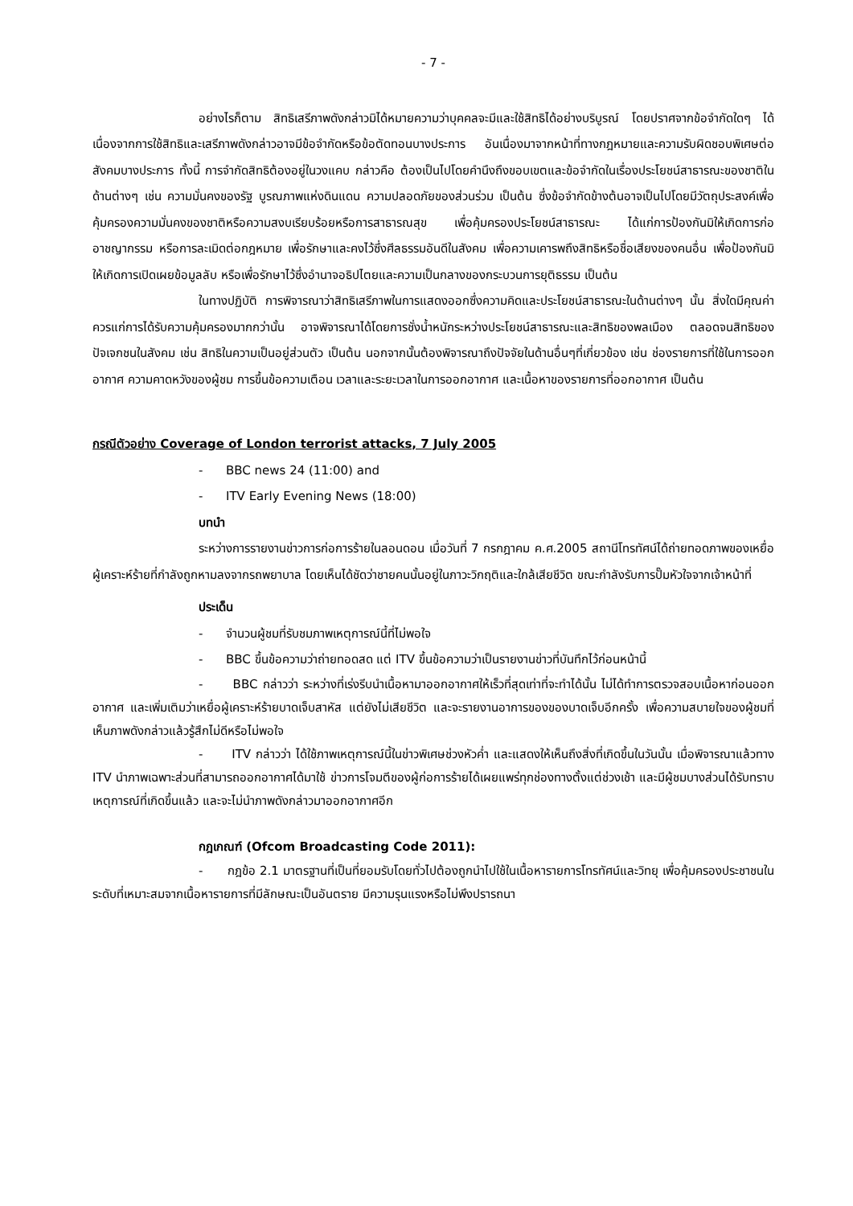- 7 -
อย่างไรก็ตาม สิทธิเสรีภาพดังกล่าวมิได้หมายความว่าบุคคลจะมีและใช้สิทธิได้อย่างบริบูรณ์ โดยปราศจากข้อจำกัดใดๆ ได้ เนื่องจากการใช้สิทธิและเสรีภาพดังกล่าวอาจมีข้อจำกัดหรือข้อตัดทอนบางประการ อันเนื่องมาจากหน้าที่ทางกฎหมายและความรับผิดชอบพิเศษต่อสังคมบางประการ ทั้งนี้ การจำกัดสิทธิต้องอยู่ในวงแคบ กล่าวคือ ต้องเป็นไปโดยคำนึงถึงขอบเขตและข้อจำกัดในเรื่องประโยชน์สาธารณะของชาติในด้านต่างๆ เช่น ความมั่นคงของรัฐ บูรณภาพแห่งดินแดน ความปลอดภัยของส่วนร่วม เป็นต้น ซึ่งข้อจำกัดข้างต้นอาจเป็นไปโดยมีวัตถุประสงค์เพื่อคุ้มครองความมั่นคงของชาติหรือความสงบเรียบร้อยหรือการสาธารณสุข เพื่อคุ้มครองประโยชน์สาธารณะ ได้แก่การป้องกันมิให้เกิดการก่ออาชญากรรม หรือการละเมิดต่อกฎหมาย เพื่อรักษาและคงไว้ซึ่งศีลธรรมอันดีในสังคม เพื่อความเคารพถึงสิทธิหรือชื่อเสียงของคนอื่น เพื่อป้องกันมิให้เกิดการเปิดเผยข้อมูลลับ หรือเพื่อรักษาไว้ซึ่งอำนาจอธิปไตยและความเป็นกลางของกระบวนการยุติธรรม เป็นต้น
ในทางปฏิบัติ การพิจารณาว่าสิทธิเสรีภาพในการแสดงออกซึ่งความคิดและประโยชน์สาธารณะในด้านต่างๆ นั้น สิ่งใดมีคุณค่าควรแก่การได้รับความคุ้มครองมากกว่านั้น อาจพิจารณาได้โดยการชั่งน้ำหนักระหว่างประโยชน์สาธารณะและสิทธิของพลเมือง ตลอดจนสิทธิของปัจเจกชนในสังคม เช่น สิทธิในความเป็นอยู่ส่วนตัว เป็นต้น นอกจากนั้นต้องพิจารณาถึงปัจจัยในด้านอื่นๆที่เกี่ยวข้อง เช่น ช่องรายการที่ใช้ในการออกอากาศ ความคาดหวังของผู้ชม การขึ้นข้อความเตือน เวลาและระยะเวลาในการออกอากาศ และเนื้อหาของรายการที่ออกอากาศ เป็นต้น
กรณีตัวอย่าง Coverage of London terrorist attacks, 7 July 2005
- BBC news 24 (11:00) and
- ITV Early Evening News (18:00)
บทนำ
ระหว่างการรายงานข่าวการก่อการร้ายในลอนดอน เมื่อวันที่ 7 กรกฎาคม ค.ศ.2005 สถานีโทรทัศน์ได้ถ่ายทอดภาพของเหยื่อผู้เคราะห์ร้ายที่กำลังถูกหามลงจากรถพยาบาล โดยเห็นได้ชัดว่าชายคนนั้นอยู่ในภาวะวิกฤติและใกล้เสียชีวิต ขณะกำลังรับการปั๊มหัวใจจากเจ้าหน้าที่
ประเด็น
- จำนวนผู้ชมที่รับชมภาพเหตุการณ์นี้ที่ไม่พอใจ
- BBC ขึ้นข้อความว่าถ่ายทอดสด แต่ ITV ขึ้นข้อความว่าเป็นรายงานข่าวที่บันทึกไว้ก่อนหน้านี้
- BBC กล่าวว่า ระหว่างที่เร่งรีบนำเนื้อหามาออกอากาศให้เร็วที่สุดเท่าที่จะทำได้นั้น ไม่ได้ทำการตรวจสอบเนื้อหาก่อนออกอากาศ และเพิ่มเติมว่าเหยื่อผู้เคราะห์ร้ายบาดเจ็บสาหัส แต่ยังไม่เสียชีวิต และจะรายงานอาการของของบาดเจ็บอีกครั้ง เพื่อความสบายใจของผู้ชมที่เห็นภาพดังกล่าวแล้วรู้สึกไม่ดีหรือไม่พอใจ
- ITV กล่าวว่า ได้ใช้ภาพเหตุการณ์นี้ในข่าวพิเศษช่วงหัวค่ำ และแสดงให้เห็นถึงสิ่งที่เกิดขึ้นในวันนั้น เมื่อพิจารณาแล้วทาง ITV นำภาพเฉพาะส่วนที่สามารถออกอากาศได้มาใช้ ข่าวการโจมตีของผู้ก่อการร้ายได้เผยแพร่ทุกช่องทางตั้งแต่ช่วงเช้า และมีผู้ชมบางส่วนได้รับทราบเหตุการณ์ที่เกิดขึ้นแล้ว และจะไม่นำภาพดังกล่าวมาออกอากาศอีก
กฎเกณฑ์ (Ofcom Broadcasting Code 2011):
- กฎข้อ 2.1 มาตรฐานที่เป็นที่ยอมรับโดยทั่วไปต้องถูกนำไปใช้ในเนื้อหารายการโทรทัศน์และวิทยุ เพื่อคุ้มครองประชาชนในระดับที่เหมาะสมจากเนื้อหารายการที่มีลักษณะเป็นอันตราย มีความรุนแรงหรือไม่พึงปรารถนา